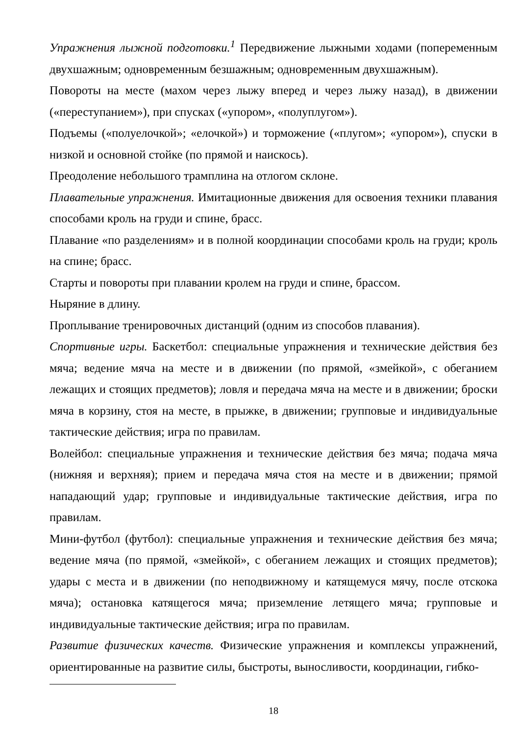Упражнения лыжной подготовки.<sup>1</sup> Передвижение лыжными ходами (попеременным двухшажным; одновременным безшажным; одновременным двухшажным).
Повороты на месте (махом через лыжу вперед и через лыжу назад), в движении («переступанием»), при спусках («упором», «полуплугом»).
Подъемы («полуелочкой»; «елочкой») и торможение («плугом»; «упором»), спуски в низкой и основной стойке (по прямой и наискось).
Преодоление небольшого трамплина на отлогом склоне.
Плавательные упражнения. Имитационные движения для освоения техники плавания способами кроль на груди и спине, брасс.
Плавание «по разделениям» и в полной координации способами кроль на груди; кроль на спине; брасс.
Старты и повороты при плавании кролем на груди и спине, брассом.
Ныряние в длину.
Проплывание тренировочных дистанций (одним из способов плавания).
Спортивные игры. Баскетбол: специальные упражнения и технические действия без мяча; ведение мяча на месте и в движении (по прямой, «змейкой», с обеганием лежащих и стоящих предметов); ловля и передача мяча на месте и в движении; броски мяча в корзину, стоя на месте, в прыжке, в движении; групповые и индивидуальные тактические действия; игра по правилам.
Волейбол: специальные упражнения и технические действия без мяча; подача мяча (нижняя и верхняя); прием и передача мяча стоя на месте и в движении; прямой нападающий удар; групповые и индивидуальные тактические действия, игра по правилам.
Мини-футбол (футбол): специальные упражнения и технические действия без мяча; ведение мяча (по прямой, «змейкой», с обеганием лежащих и стоящих предметов); удары с места и в движении (по неподвижному и катящемуся мячу, после отскока мяча); остановка катящегося мяча; приземление летящего мяча; групповые и индивидуальные тактические действия; игра по правилам.
Развитие физических качеств. Физические упражнения и комплексы упражнений, ориентированные на развитие силы, быстроты, выносливости, координации, гибко-
18